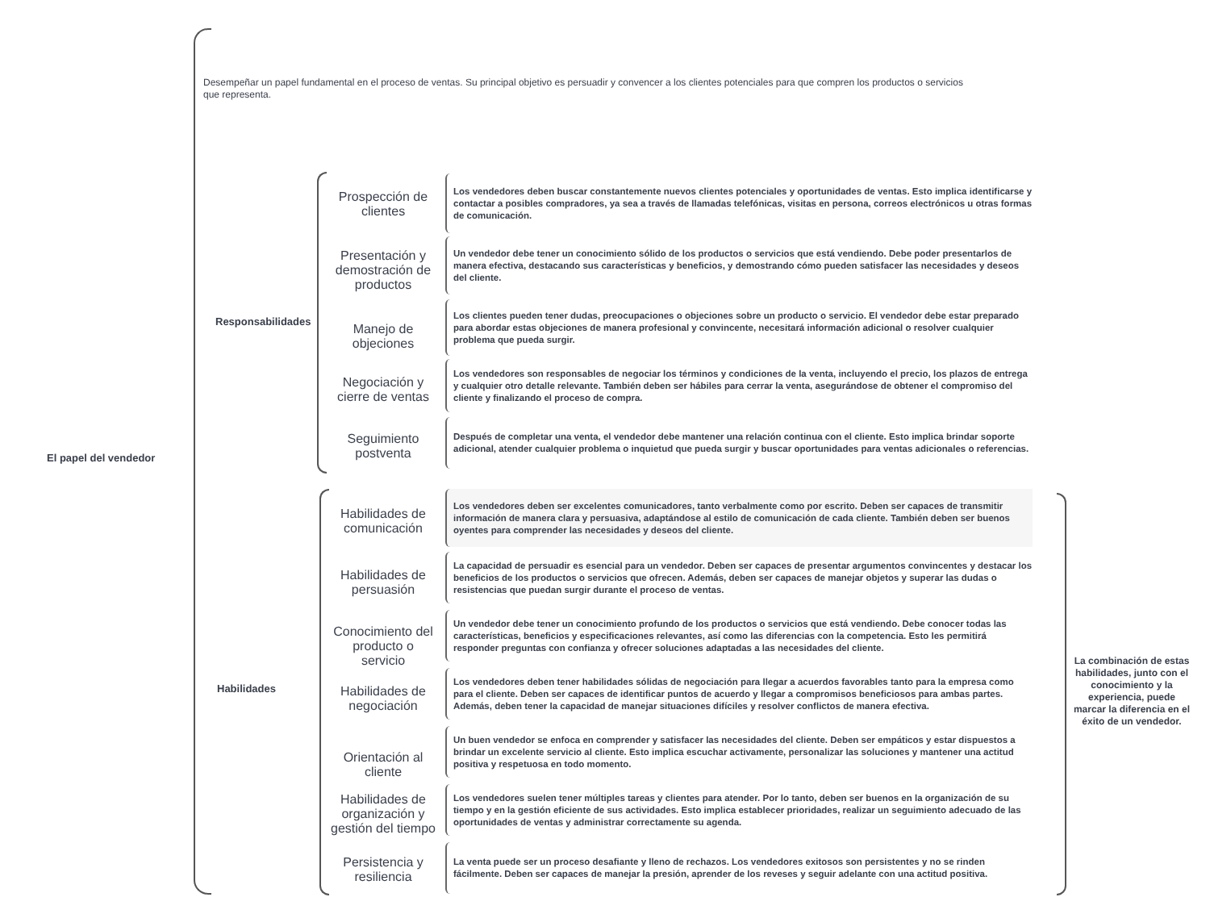El papel del vendedor
Desempeñar un papel fundamental en el proceso de ventas. Su principal objetivo es persuadir y convencer a los clientes potenciales para que compren los productos o servicios que representa.
Responsabilidades
Habilidades
Prospección de clientes
Los vendedores deben buscar constantemente nuevos clientes potenciales y oportunidades de ventas. Esto implica identificarse y contactar a posibles compradores, ya sea a través de llamadas telefónicas, visitas en persona, correos electrónicos u otras formas de comunicación.
Presentación y demostración de productos
Un vendedor debe tener un conocimiento sólido de los productos o servicios que está vendiendo. Debe poder presentarlos de manera efectiva, destacando sus características y beneficios, y demostrando cómo pueden satisfacer las necesidades y deseos del cliente.
Manejo de objeciones
Los clientes pueden tener dudas, preocupaciones o objeciones sobre un producto o servicio. El vendedor debe estar preparado para abordar estas objeciones de manera profesional y convincente, necesitará información adicional o resolver cualquier problema que pueda surgir.
Negociación y cierre de ventas
Los vendedores son responsables de negociar los términos y condiciones de la venta, incluyendo el precio, los plazos de entrega y cualquier otro detalle relevante. También deben ser hábiles para cerrar la venta, asegurándose de obtener el compromiso del cliente y finalizando el proceso de compra.
Seguimiento postventa
Después de completar una venta, el vendedor debe mantener una relación continua con el cliente. Esto implica brindar soporte adicional, atender cualquier problema o inquietud que pueda surgir y buscar oportunidades para ventas adicionales o referencias.
Habilidades de comunicación
Los vendedores deben ser excelentes comunicadores, tanto verbalmente como por escrito. Deben ser capaces de transmitir información de manera clara y persuasiva, adaptándose al estilo de comunicación de cada cliente. También deben ser buenos oyentes para comprender las necesidades y deseos del cliente.
Habilidades de persuasión
La capacidad de persuadir es esencial para un vendedor. Deben ser capaces de presentar argumentos convincentes y destacar los beneficios de los productos o servicios que ofrecen. Además, deben ser capaces de manejar objetos y superar las dudas o resistencias que puedan surgir durante el proceso de ventas.
Conocimiento del producto o servicio
Un vendedor debe tener un conocimiento profundo de los productos o servicios que está vendiendo. Debe conocer todas las características, beneficios y especificaciones relevantes, así como las diferencias con la competencia. Esto les permitirá responder preguntas con confianza y ofrecer soluciones adaptadas a las necesidades del cliente.
Habilidades de negociación
Los vendedores deben tener habilidades sólidas de negociación para llegar a acuerdos favorables tanto para la empresa como para el cliente. Deben ser capaces de identificar puntos de acuerdo y llegar a compromisos beneficiosos para ambas partes. Además, deben tener la capacidad de manejar situaciones difíciles y resolver conflictos de manera efectiva.
Orientación al cliente
Un buen vendedor se enfoca en comprender y satisfacer las necesidades del cliente. Deben ser empáticos y estar dispuestos a brindar un excelente servicio al cliente. Esto implica escuchar activamente, personalizar las soluciones y mantener una actitud positiva y respetuosa en todo momento.
Habilidades de organización y gestión del tiempo
Los vendedores suelen tener múltiples tareas y clientes para atender. Por lo tanto, deben ser buenos en la organización de su tiempo y en la gestión eficiente de sus actividades. Esto implica establecer prioridades, realizar un seguimiento adecuado de las oportunidades de ventas y administrar correctamente su agenda.
Persistencia y resiliencia
La venta puede ser un proceso desafiante y lleno de rechazos. Los vendedores exitosos son persistentes y no se rinden fácilmente. Deben ser capaces de manejar la presión, aprender de los reveses y seguir adelante con una actitud positiva.
La combinación de estas habilidades, junto con el conocimiento y la experiencia, puede marcar la diferencia en el éxito de un vendedor.